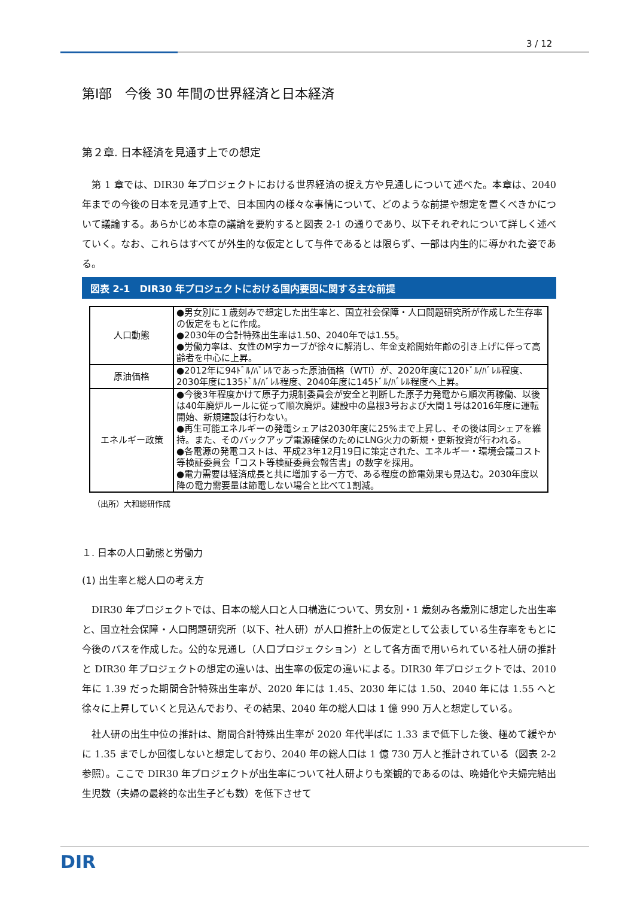3 / 12
第Ⅰ部　今後 30 年間の世界経済と日本経済
第２章. 日本経済を見通す上での想定
第 1 章では、DIR30 年プロジェクトにおける世界経済の捉え方や見通しについて述べた。本章は、2040 年までの今後の日本を見通す上で、日本国内の様々な事情について、どのような前提や想定を置くべきかについて議論する。あらかじめ本章の議論を要約すると図表 2-1 の通りであり、以下それぞれについて詳しく述べていく。なお、これらはすべてが外生的な仮定として与件であるとは限らず、一部は内生的に導かれた姿である。
図表 2-1　DIR30 年プロジェクトにおける国内要因に関する主な前提
| 人口動態 | ●男女別に１歳刻みで想定した出生率と、国立社会保障・人口問題研究所が作成した生存率の仮定をもとに作成。 ●2030年の合計特殊出生率は1.50、2040年では1.55。 ●労働力率は、女性のM字カーブが徐々に解消し、年金支給開始年齢の引き上げに伴って高齢者を中心に上昇。 |
| 原油価格 | ●2012年に94ﾄﾞﾙ/ﾊﾞﾚﾙであった原油価格（WTI）が、2020年度に120ﾄﾞﾙ/ﾊﾞﾚﾙ程度、2030年度に135ﾄﾞﾙ/ﾊﾞﾚﾙ程度、2040年度に145ﾄﾞﾙ/ﾊﾞﾚﾙ程度へ上昇。 |
| エネルギー政策 | ●今後3年程度かけて原子力規制委員会が安全と判断した原子力発電から順次再稼働、以後は40年廃炉ルールに従って順次廃炉。建設中の島根3号および大間１号は2016年度に運転開始、新規建設は行わない。 ●再生可能エネルギーの発電シェアは2030年度に25%まで上昇し、その後は同シェアを維持。また、そのバックアップ電源確保のためにLNG火力の新規・更新投資が行われる。 ●各電源の発電コストは、平成23年12月19日に策定された、エネルギー・環境会議コスト等検証委員会「コスト等検証委員会報告書」の数字を採用。 ●電力需要は経済成長と共に増加する一方で、ある程度の節電効果も見込む。2030年度以降の電力需要量は節電しない場合と比べて1割減。 |
（出所）大和総研作成
１. 日本の人口動態と労働力
(1) 出生率と総人口の考え方
DIR30 年プロジェクトでは、日本の総人口と人口構造について、男女別・1 歳刻み各歳別に想定した出生率と、国立社会保障・人口問題研究所（以下、社人研）が人口推計上の仮定として公表している生存率をもとに今後のパスを作成した。公的な見通し（人口プロジェクション）として各方面で用いられている社人研の推計と DIR30 年プロジェクトの想定の違いは、出生率の仮定の違いによる。DIR30 年プロジェクトでは、2010 年に 1.39 だった期間合計特殊出生率が、2020 年には 1.45、2030 年には 1.50、2040 年には 1.55 へと徐々に上昇していくと見込んでおり、その結果、2040 年の総人口は 1 億 990 万人と想定している。
社人研の出生中位の推計は、期間合計特殊出生率が 2020 年代半ばに 1.33 まで低下した後、極めて緩やかに 1.35 までしか回復しないと想定しており、2040 年の総人口は 1 億 730 万人と推計されている（図表 2-2 参照）。ここで DIR30 年プロジェクトが出生率について社人研よりも楽観的であるのは、晩婚化や夫婦完結出生児数（夫婦の最終的な出生子ども数）を低下させて
DIR